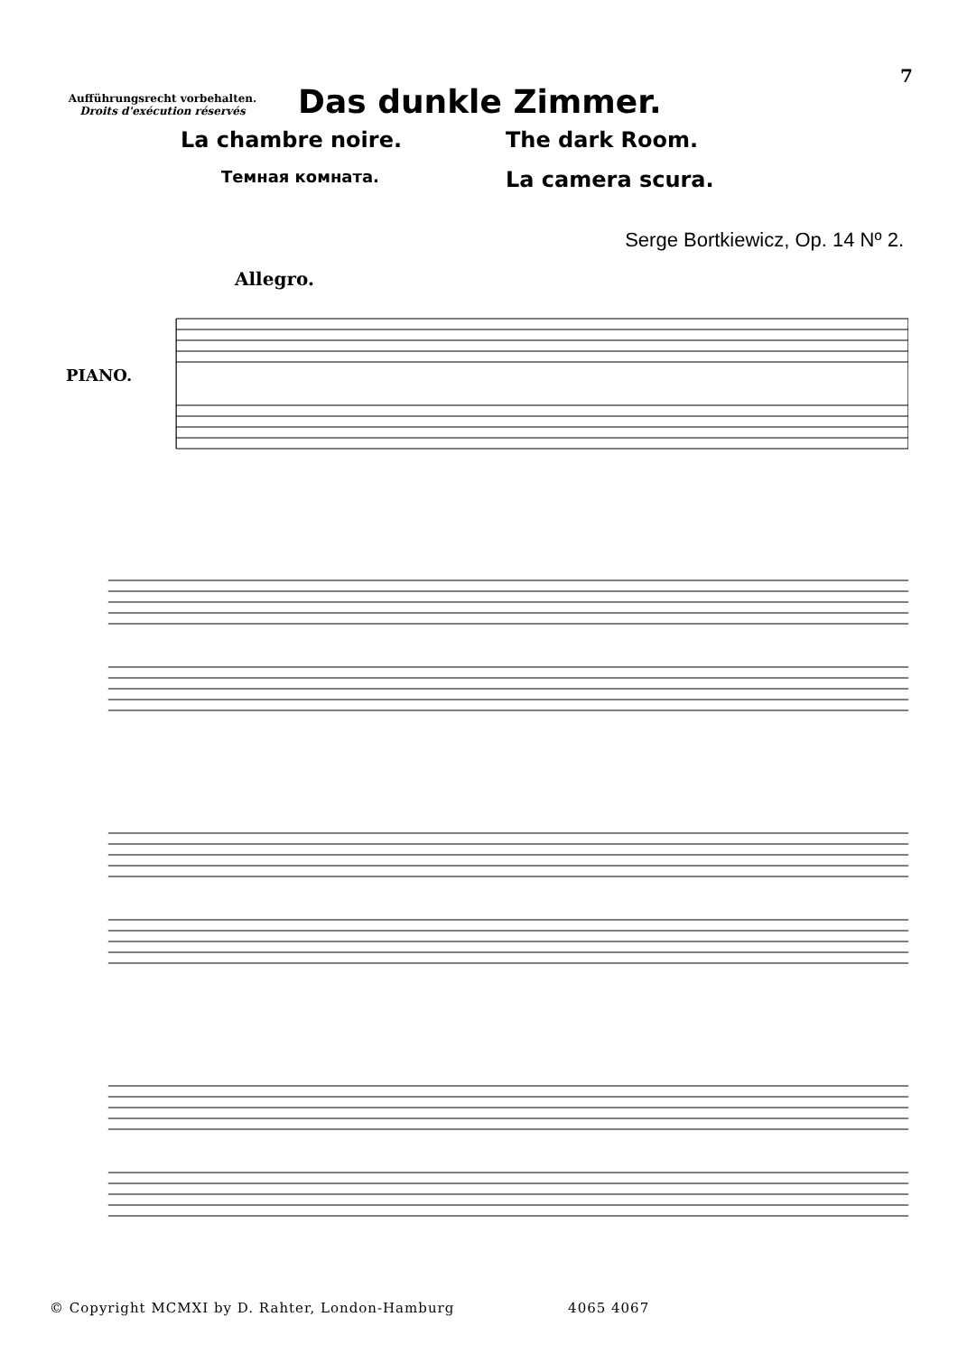7
Aufführungsrecht vorbehalten.
Droits d'exécution réservés
Das dunkle Zimmer.
La chambre noire.
The dark Room.
Темная комната.
La camera scura.
Serge Bortkiewicz, Op. 14 Nº 2.
Allegro.
PIANO.
© Copyright MCMXI by D. Rahter, London-Hamburg 4065 4067